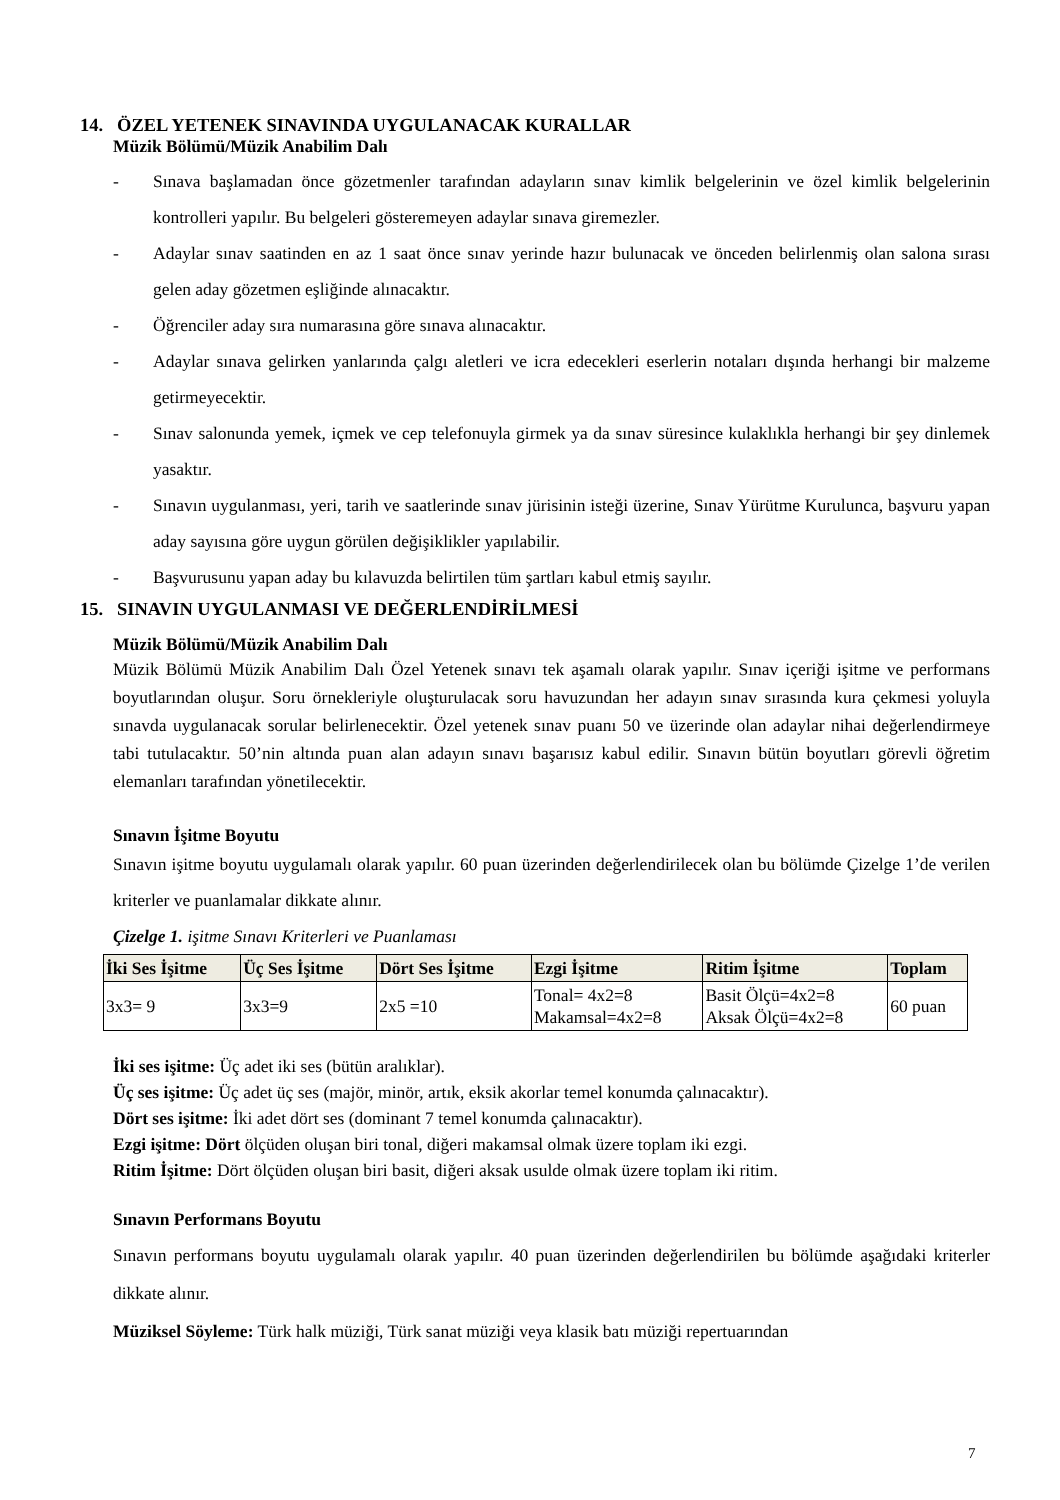14. ÖZEL YETENEK SINAVINDA UYGULANACAK KURALLAR
Müzik Bölümü/Müzik Anabilim Dalı
- Sınava başlamadan önce gözetmenler tarafından adayların sınav kimlik belgelerinin ve özel kimlik belgelerinin kontrolleri yapılır. Bu belgeleri gösteremeyen adaylar sınava giremezler.
- Adaylar sınav saatinden en az 1 saat önce sınav yerinde hazır bulunacak ve önceden belirlenmiş olan salona sırası gelen aday gözetmen eşliğinde alınacaktır.
- Öğrenciler aday sıra numarasına göre sınava alınacaktır.
- Adaylar sınava gelirken yanlarında çalgı aletleri ve icra edecekleri eserlerin notaları dışında herhangi bir malzeme getirmeyecektir.
- Sınav salonunda yemek, içmek ve cep telefonuyla girmek ya da sınav süresince kulaklıkla herhangi bir şey dinlemek yasaktır.
- Sınavın uygulanması, yeri, tarih ve saatlerinde sınav jürisinin isteği üzerine, Sınav Yürütme Kurulunca, başvuru yapan aday sayısına göre uygun görülen değişiklikler yapılabilir.
- Başvurusunu yapan aday bu kılavuzda belirtilen tüm şartları kabul etmiş sayılır.
15. SINAVIN UYGULANMASI VE DEĞERLENDİRİLMESİ
Müzik Bölümü/Müzik Anabilim Dalı
Müzik Bölümü Müzik Anabilim Dalı Özel Yetenek sınavı tek aşamalı olarak yapılır. Sınav içeriği işitme ve performans boyutlarından oluşur. Soru örnekleriyle oluşturulacak soru havuzundan her adayın sınav sırasında kura çekmesi yoluyla sınavda uygulanacak sorular belirlenecektir. Özel yetenek sınav puanı 50 ve üzerinde olan adaylar nihai değerlendirmeye tabi tutulacaktır. 50’nin altında puan alan adayın sınavı başarısız kabul edilir. Sınavın bütün boyutları görevli öğretim elemanları tarafından yönetilecektir.
Sınavın İşitme Boyutu
Sınavın işitme boyutu uygulamalı olarak yapılır. 60 puan üzerinden değerlendirilecek olan bu bölümde Çizelge 1’de verilen kriterler ve puanlamalar dikkate alınır.
Çizelge 1. işitme Sınavı Kriterleri ve Puanlaması
| İki Ses İşitme | Üç Ses İşitme | Dört Ses İşitme | Ezgi İşitme | Ritim İşitme | Toplam |
| --- | --- | --- | --- | --- | --- |
| 3x3= 9 | 3x3=9 | 2x5 =10 | Tonal= 4x2=8 Makamsal=4x2=8 | Basit Ölçü=4x2=8 Aksak Ölçü=4x2=8 | 60 puan |
İki ses işitme: Üç adet iki ses (bütün aralıklar).
Üç ses işitme: Üç adet üç ses (majör, minör, artık, eksik akorlar temel konumda çalınacaktır).
Dört ses işitme: İki adet dört ses (dominant 7 temel konumda çalınacaktır).
Ezgi işitme: Dört ölçüden oluşan biri tonal, diğeri makamsal olmak üzere toplam iki ezgi.
Ritim İşitme: Dört ölçüden oluşan biri basit, diğeri aksak usulde olmak üzere toplam iki ritim.
Sınavın Performans Boyutu
Sınavın performans boyutu uygulamalı olarak yapılır. 40 puan üzerinden değerlendirilen bu bölümde aşağıdaki kriterler dikkate alınır.
Müziksel Söyleme: Türk halk müziği, Türk sanat müziği veya klasik batı müziği repertuarından
7